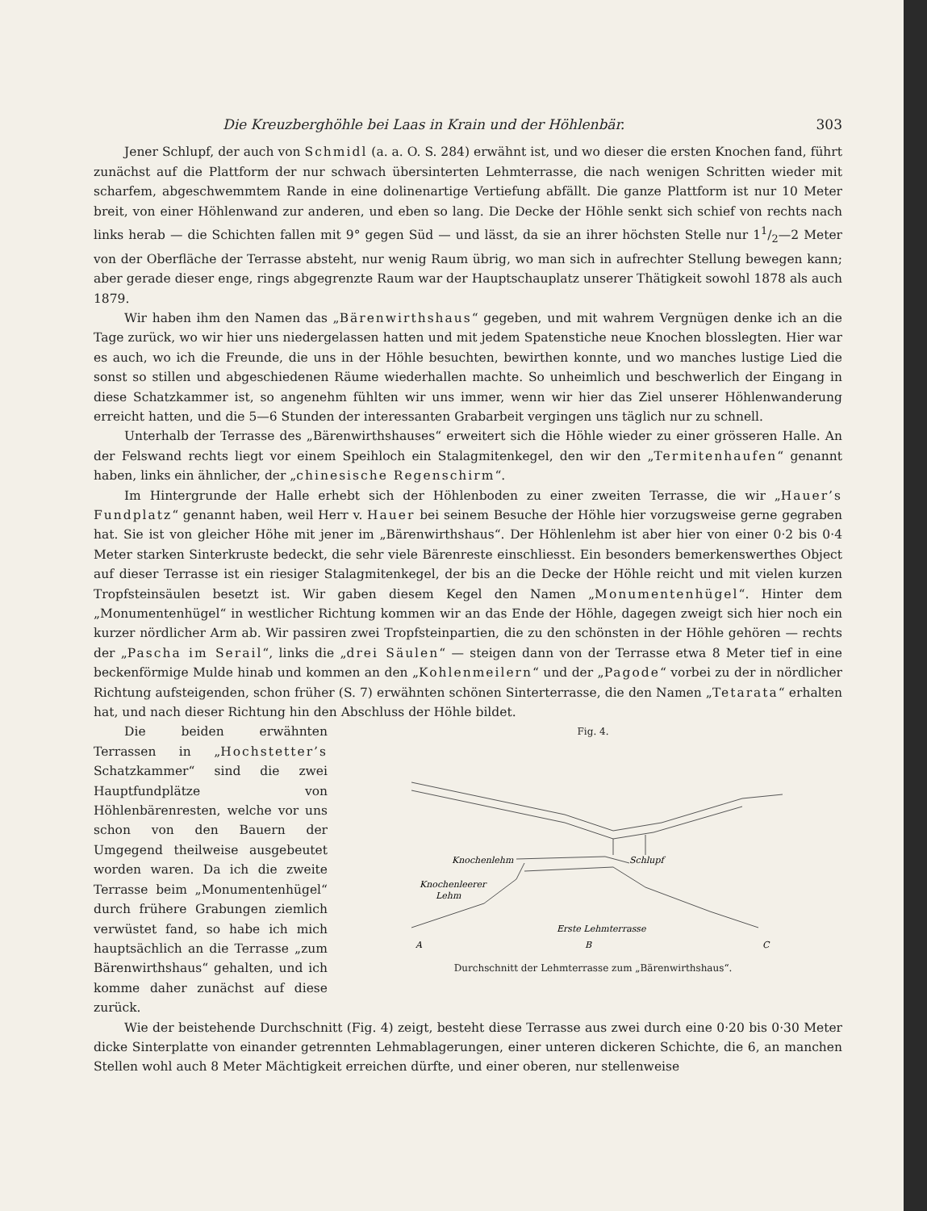Die Kreuzberghöhle bei Laas in Krain und der Höhlenbär. 303
Jener Schlupf, der auch von Schmidl (a. a. O. S. 284) erwähnt ist, und wo dieser die ersten Knochen fand, führt zunächst auf die Plattform der nur schwach übersinterten Lehmterrasse, die nach wenigen Schritten wieder mit scharfem, abgeschwemmtem Rande in eine dolinenartige Vertiefung abfällt. Die ganze Plattform ist nur 10 Meter breit, von einer Höhlenwand zur anderen, und eben so lang. Die Decke der Höhle senkt sich schief von rechts nach links herab — die Schichten fallen mit 9° gegen Süd — und lässt, da sie an ihrer höchsten Stelle nur 11/2—2 Meter von der Oberfläche der Terrasse absteht, nur wenig Raum übrig, wo man sich in aufrechter Stellung bewegen kann; aber gerade dieser enge, rings abgegrenzte Raum war der Hauptschauplatz unserer Thätigkeit sowohl 1878 als auch 1879.
Wir haben ihm den Namen das „Bärenwirthshaus“ gegeben, und mit wahrem Vergnügen denke ich an die Tage zurück, wo wir hier uns niedergelassen hatten und mit jedem Spatenstiche neue Knochen blosslegten. Hier war es auch, wo ich die Freunde, die uns in der Höhle besuchten, bewirthen konnte, und wo manches lustige Lied die sonst so stillen und abgeschiedenen Räume wiederhallen machte. So unheimlich und beschwerlich der Eingang in diese Schatzkammer ist, so angenehm fühlten wir uns immer, wenn wir hier das Ziel unserer Höhlenwanderung erreicht hatten, und die 5—6 Stunden der interessanten Grabarbeit vergingen uns täglich nur zu schnell.
Unterhalb der Terrasse des „Bärenwirthshauses“ erweitert sich die Höhle wieder zu einer grösseren Halle. An der Felswand rechts liegt vor einem Speihloch ein Stalagmitenkegel, den wir den „Termitenhaufen“ genannt haben, links ein ähnlicher, der „chinesische Regenschirm“.
Im Hintergrunde der Halle erhebt sich der Höhlenboden zu einer zweiten Terrasse, die wir „Hauer’s Fundplatz“ genannt haben, weil Herr v. Hauer bei seinem Besuche der Höhle hier vorzugsweise gerne gegraben hat. Sie ist von gleicher Höhe mit jener im „Bärenwirthshaus“. Der Höhlenlehm ist aber hier von einer 0·2 bis 0·4 Meter starken Sinterkruste bedeckt, die sehr viele Bärenreste einschliesst. Ein besonders bemerkenswerthes Object auf dieser Terrasse ist ein riesiger Stalagmitenkegel, der bis an die Decke der Höhle reicht und mit vielen kurzen Tropfsteinsäulen besetzt ist. Wir gaben diesem Kegel den Namen „Monumentenhügel“. Hinter dem „Monumentenhügel“ in westlicher Richtung kommen wir an das Ende der Höhle, dagegen zweigt sich hier noch ein kurzer nördlicher Arm ab. Wir passiren zwei Tropfsteinpartien, die zu den schönsten in der Höhle gehören — rechts der „Pascha im Serail“, links die „drei Säulen“ — steigen dann von der Terrasse etwa 8 Meter tief in eine beckenförmige Mulde hinab und kommen an den „Kohlenmeilern“ und der „Pagode“ vorbei zu der in nördlicher Richtung aufsteigenden, schon früher (S. 7) erwähnten schönen Sinterterrasse, die den Namen „Tetarata“ erhalten hat, und nach dieser Richtung hin den Abschluss der Höhle bildet.
Die beiden erwähnten Terrassen in „Hochstetter’s Schatzkammer“ sind die zwei Hauptfundplätze von Höhlenbärenresten, welche vor uns schon von den Bauern der Umgegend theilweise ausgebeutet worden waren. Da ich die zweite Terrasse beim „Monumentenhügel“ durch frühere Grabungen ziemlich verwüstet fand, so habe ich mich hauptsächlich an die Terrasse „zum Bärenwirthshaus“ gehalten, und ich komme daher zunächst auf diese zurück.
Fig. 4.
Knochenlehm
Schlupf
Knochenleerer
Lehm
Erste Lehmterrasse
A
B
C
Durchschnitt der Lehmterrasse zum „Bärenwirthshaus“.
Wie der beistehende Durchschnitt (Fig. 4) zeigt, besteht diese Terrasse aus zwei durch eine 0·20 bis 0·30 Meter dicke Sinterplatte von einander getrennten Lehmablagerungen, einer unteren dickeren Schichte, die 6, an manchen Stellen wohl auch 8 Meter Mächtigkeit erreichen dürfte, und einer oberen, nur stellenweise